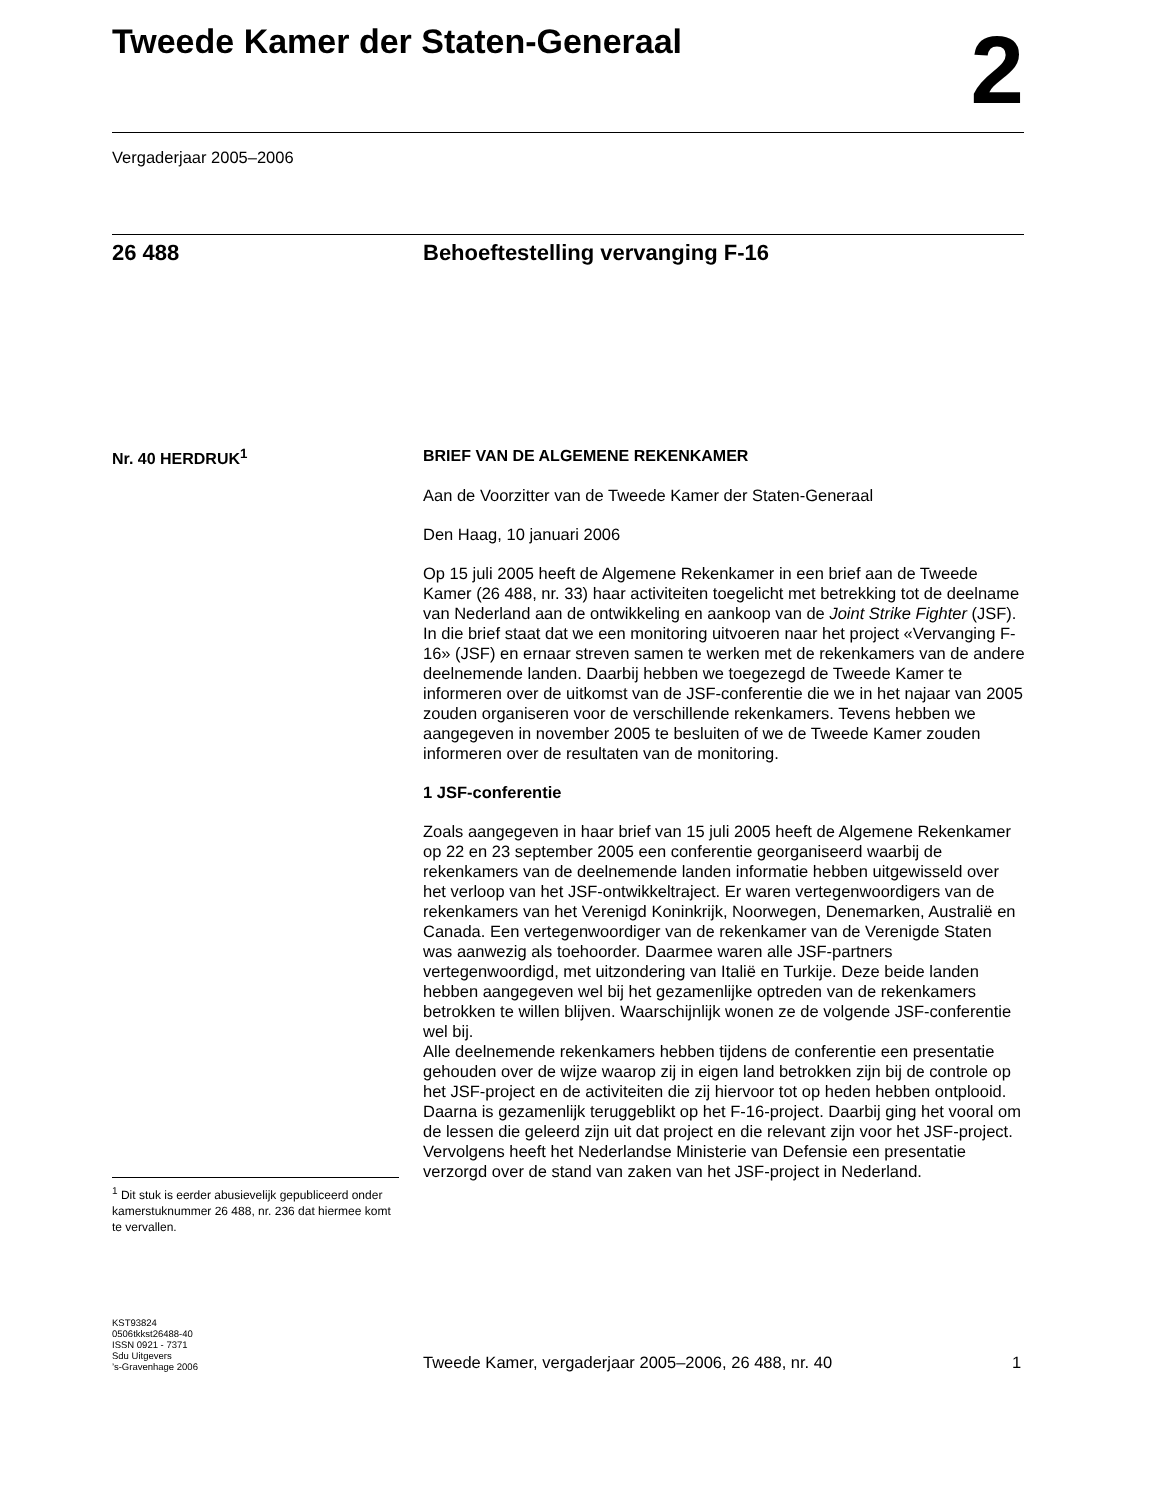Tweede Kamer der Staten-Generaal 2
Vergaderjaar 2005–2006
26 488
Behoeftestelling vervanging F-16
Nr. 40 HERDRUK<sup>1</sup>
BRIEF VAN DE ALGEMENE REKENKAMER
Aan de Voorzitter van de Tweede Kamer der Staten-Generaal
Den Haag, 10 januari 2006
Op 15 juli 2005 heeft de Algemene Rekenkamer in een brief aan de Tweede Kamer (26 488, nr. 33) haar activiteiten toegelicht met betrekking tot de deelname van Nederland aan de ontwikkeling en aankoop van de Joint Strike Fighter (JSF). In die brief staat dat we een monitoring uitvoeren naar het project «Vervanging F-16» (JSF) en ernaar streven samen te werken met de rekenkamers van de andere deelnemende landen. Daarbij hebben we toegezegd de Tweede Kamer te informeren over de uitkomst van de JSF-conferentie die we in het najaar van 2005 zouden organiseren voor de verschillende rekenkamers. Tevens hebben we aangegeven in november 2005 te besluiten of we de Tweede Kamer zouden informeren over de resultaten van de monitoring.
1 JSF-conferentie
Zoals aangegeven in haar brief van 15 juli 2005 heeft de Algemene Rekenkamer op 22 en 23 september 2005 een conferentie georganiseerd waarbij de rekenkamers van de deelnemende landen informatie hebben uitgewisseld over het verloop van het JSF-ontwikkeltraject. Er waren vertegenwoordigers van de rekenkamers van het Verenigd Koninkrijk, Noorwegen, Denemarken, Australië en Canada. Een vertegenwoordiger van de rekenkamer van de Verenigde Staten was aanwezig als toehoorder. Daarmee waren alle JSF-partners vertegenwoordigd, met uitzondering van Italië en Turkije. Deze beide landen hebben aangegeven wel bij het gezamenlijke optreden van de rekenkamers betrokken te willen blijven. Waarschijnlijk wonen ze de volgende JSF-conferentie wel bij.
Alle deelnemende rekenkamers hebben tijdens de conferentie een presentatie gehouden over de wijze waarop zij in eigen land betrokken zijn bij de controle op het JSF-project en de activiteiten die zij hiervoor tot op heden hebben ontplooid. Daarna is gezamenlijk teruggeblikt op het F-16-project. Daarbij ging het vooral om de lessen die geleerd zijn uit dat project en die relevant zijn voor het JSF-project. Vervolgens heeft het Nederlandse Ministerie van Defensie een presentatie verzorgd over de stand van zaken van het JSF-project in Nederland.
<sup>1</sup> Dit stuk is eerder abusievelijk gepubliceerd onder kamerstuknummer 26 488, nr. 236 dat hiermee komt te vervallen.
KST93824
0506tkkst26488-40
ISSN 0921 - 7371
Sdu Uitgevers
’s-Gravenhage 2006
Tweede Kamer, vergaderjaar 2005–2006, 26 488, nr. 40
1